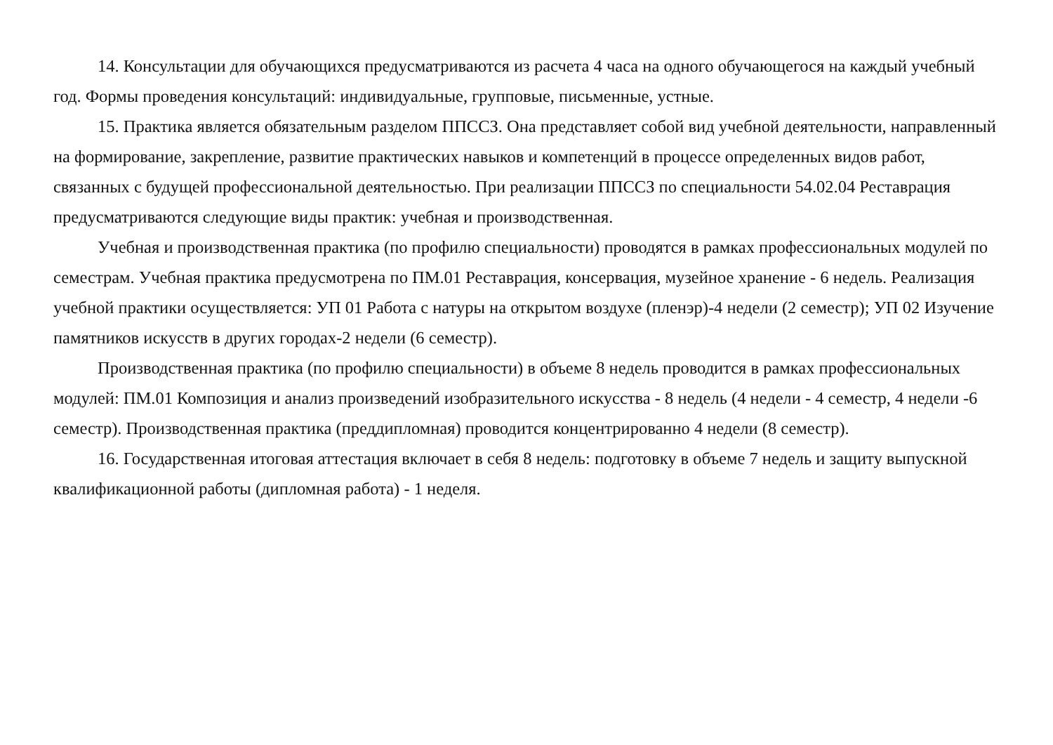14. Консультации для обучающихся предусматриваются из расчета 4 часа на одного обучающегося на каждый учебный год. Формы проведения консультаций: индивидуальные, групповые, письменные, устные.
15. Практика является обязательным разделом ППССЗ. Она представляет собой вид учебной деятельности, направленный на формирование, закрепление, развитие практических навыков и компетенций в процессе определенных видов работ, связанных с будущей профессиональной деятельностью. При реализации ППССЗ по специальности 54.02.04 Реставрация предусматриваются следующие виды практик: учебная и производственная.
Учебная и производственная практика (по профилю специальности) проводятся в рамках профессиональных модулей по семестрам. Учебная практика предусмотрена по ПМ.01 Реставрация, консервация, музейное хранение - 6 недель. Реализация учебной практики осуществляется: УП 01 Работа с натуры на открытом воздухе (пленэр)-4 недели (2 семестр); УП 02 Изучение памятников искусств в других городах-2 недели (6 семестр).
Производственная практика (по профилю специальности) в объеме 8 недель проводится в рамках профессиональных модулей: ПМ.01 Композиция и анализ произведений изобразительного искусства - 8 недель (4 недели - 4 семестр, 4 недели -6 семестр). Производственная практика (преддипломная) проводится концентрированно 4 недели (8 семестр).
16. Государственная итоговая аттестация включает в себя 8 недель: подготовку в объеме 7 недель и защиту выпускной квалификационной работы (дипломная работа) - 1 неделя.